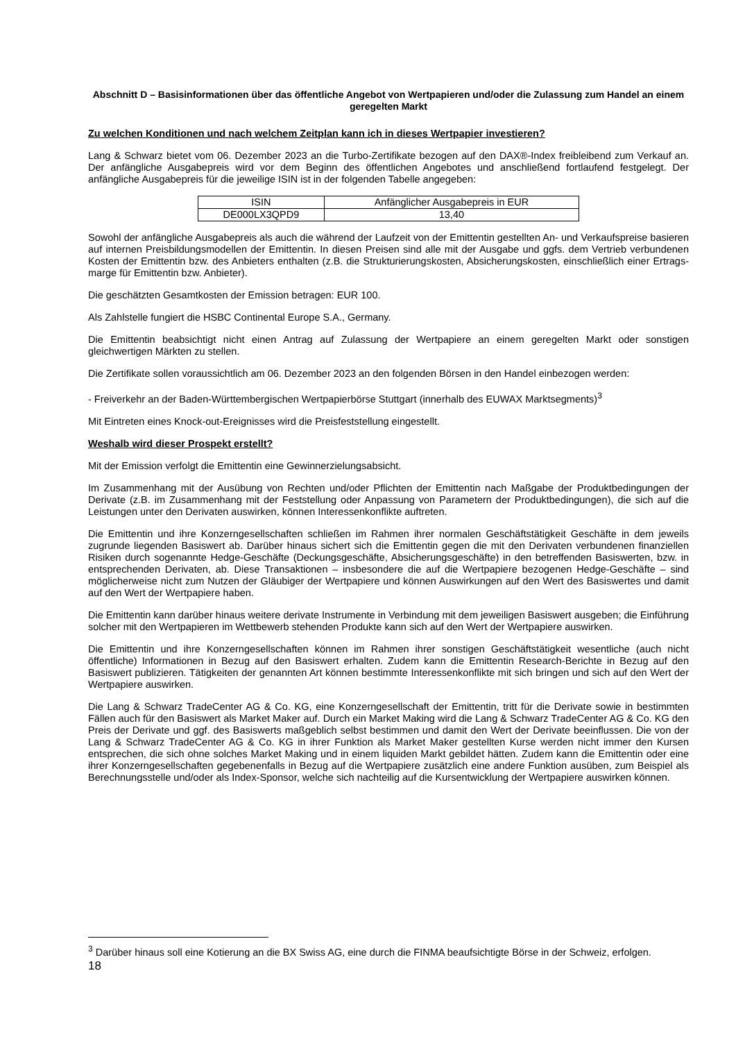Abschnitt D – Basisinformationen über das öffentliche Angebot von Wertpapieren und/oder die Zulassung zum Handel an einem geregelten Markt
Zu welchen Konditionen und nach welchem Zeitplan kann ich in dieses Wertpapier investieren?
Lang & Schwarz bietet vom 06. Dezember 2023 an die Turbo-Zertifikate bezogen auf den DAX®-Index freibleibend zum Verkauf an. Der anfängliche Ausgabepreis wird vor dem Beginn des öffentlichen Angebotes und anschließend fortlaufend festgelegt. Der anfängliche Ausgabepreis für die jeweilige ISIN ist in der folgenden Tabelle angegeben:
| ISIN | Anfänglicher Ausgabepreis in EUR |
| --- | --- |
| DE000LX3QPD9 | 13,40 |
Sowohl der anfängliche Ausgabepreis als auch die während der Laufzeit von der Emittentin gestellten An- und Verkaufspreise basieren auf internen Preisbildungsmodellen der Emittentin. In diesen Preisen sind alle mit der Ausgabe und ggfs. dem Vertrieb verbundenen Kosten der Emittentin bzw. des Anbieters enthalten (z.B. die Strukturierungskosten, Absicherungskosten, einschließlich einer Ertrags-marge für Emittentin bzw. Anbieter).
Die geschätzten Gesamtkosten der Emission betragen: EUR 100.
Als Zahlstelle fungiert die HSBC Continental Europe S.A., Germany.
Die Emittentin beabsichtigt nicht einen Antrag auf Zulassung der Wertpapiere an einem geregelten Markt oder sonstigen gleichwertigen Märkten zu stellen.
Die Zertifikate sollen voraussichtlich am 06. Dezember 2023 an den folgenden Börsen in den Handel einbezogen werden:
- Freiverkehr an der Baden-Württembergischen Wertpapierbörse Stuttgart (innerhalb des EUWAX Marktsegments)<sup>3</sup>
Mit Eintreten eines Knock-out-Ereignisses wird die Preisfeststellung eingestellt.
Weshalb wird dieser Prospekt erstellt?
Mit der Emission verfolgt die Emittentin eine Gewinnerzielungsabsicht.
Im Zusammenhang mit der Ausübung von Rechten und/oder Pflichten der Emittentin nach Maßgabe der Produktbedingungen der Derivate (z.B. im Zusammenhang mit der Feststellung oder Anpassung von Parametern der Produktbedingungen), die sich auf die Leistungen unter den Derivaten auswirken, können Interessenkonflikte auftreten.
Die Emittentin und ihre Konzerngesellschaften schließen im Rahmen ihrer normalen Geschäftstätigkeit Geschäfte in dem jeweils zugrunde liegenden Basiswert ab. Darüber hinaus sichert sich die Emittentin gegen die mit den Derivaten verbundenen finanziellen Risiken durch sogenannte Hedge-Geschäfte (Deckungsgeschäfte, Absicherungsgeschäfte) in den betreffenden Basiswerten, bzw. in entsprechenden Derivaten, ab. Diese Transaktionen – insbesondere die auf die Wertpapiere bezogenen Hedge-Geschäfte – sind möglicherweise nicht zum Nutzen der Gläubiger der Wertpapiere und können Auswirkungen auf den Wert des Basiswertes und damit auf den Wert der Wertpapiere haben.
Die Emittentin kann darüber hinaus weitere derivate Instrumente in Verbindung mit dem jeweiligen Basiswert ausgeben; die Einführung solcher mit den Wertpapieren im Wettbewerb stehenden Produkte kann sich auf den Wert der Wertpapiere auswirken.
Die Emittentin und ihre Konzerngesellschaften können im Rahmen ihrer sonstigen Geschäftstätigkeit wesentliche (auch nicht öffentliche) Informationen in Bezug auf den Basiswert erhalten. Zudem kann die Emittentin Research-Berichte in Bezug auf den Basiswert publizieren. Tätigkeiten der genannten Art können bestimmte Interessenkonflikte mit sich bringen und sich auf den Wert der Wertpapiere auswirken.
Die Lang & Schwarz TradeCenter AG & Co. KG, eine Konzerngesellschaft der Emittentin, tritt für die Derivate sowie in bestimmten Fällen auch für den Basiswert als Market Maker auf. Durch ein Market Making wird die Lang & Schwarz TradeCenter AG & Co. KG den Preis der Derivate und ggf. des Basiswerts maßgeblich selbst bestimmen und damit den Wert der Derivate beeinflussen. Die von der Lang & Schwarz TradeCenter AG & Co. KG in ihrer Funktion als Market Maker gestellten Kurse werden nicht immer den Kursen entsprechen, die sich ohne solches Market Making und in einem liquiden Markt gebildet hätten. Zudem kann die Emittentin oder eine ihrer Konzerngesellschaften gegebenenfalls in Bezug auf die Wertpapiere zusätzlich eine andere Funktion ausüben, zum Beispiel als Berechnungsstelle und/oder als Index-Sponsor, welche sich nachteilig auf die Kursentwicklung der Wertpapiere auswirken können.
<sup>3</sup> Darüber hinaus soll eine Kotierung an die BX Swiss AG, eine durch die FINMA beaufsichtigte Börse in der Schweiz, erfolgen.
18